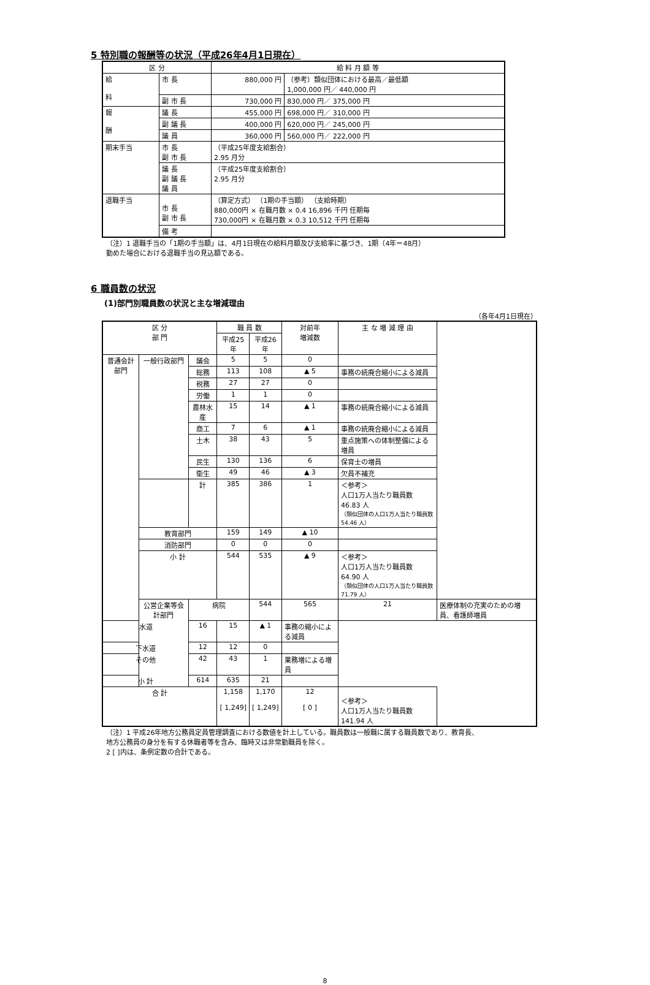5 特別職の報酬等の状況（平成26年4月1日現在）
| 区 分 | | 給 料 月 額 等 | |
| --- | --- | --- | --- |
| 給 料 | 市 長 | 880,000 円 | （参考）類似団体における最高／最低額 1,000,000 円／ 440,000 円 |
| | 副 市 長 | 730,000 円 | 830,000 円／ 375,000 円 |
| 報 酬 | 議 長 | 455,000 円 | 698,000 円／ 310,000 円 |
| | 副 議 長 | 400,000 円 | 620,000 円／ 245,000 円 |
| | 議 員 | 360,000 円 | 560,000 円／ 222,000 円 |
| 期末手当 | 市 長 副 市 長 | （平成25年度支給割合） 2.95 月分 | |
| | 議 長 副 議 長 議 員 | （平成25年度支給割合） 2.95 月分 | |
| 退職手当 | 市 長 副 市 長 | （算定方式） （1期の手当額） （支給時期） 880,000円 × 在職月数 × 0.4 16,896 千円 任期毎 730,000円 × 在職月数 × 0.3 10,512 千円 任期毎 | |
| | 備 考 | | |
（注）1 退職手当の「1期の手当額」は、4月1日現在の給料月額及び支給率に基づき、1期（4年＝48月）
勤めた場合における退職手当の見込額である。
6 職員数の状況
(1)部門別職員数の状況と主な増減理由
（各年4月1日現在）
| 区 分 部 門 | | | 職 員 数 | | 対前年 増減数 | 主 な 増 減 理 由 | |
| --- | --- | --- | --- | --- | --- | --- | --- |
| | | | 平成25年 | 平成26年 | | | |
| 普通会計部門 | 一般行政部門 | 議会 | 5 | 5 | 0 | | |
| | | 総務 | 113 | 108 | ▲ 5 | 事務の統廃合縮小による減員 | |
| | | 税務 | 27 | 27 | 0 | | |
| | | 労働 | 1 | 1 | 0 | | |
| | | 農林水産 | 15 | 14 | ▲ 1 | 事務の統廃合縮小による減員 | |
| | | 商工 | 7 | 6 | ▲ 1 | 事務の統廃合縮小による減員 | |
| | | 土木 | 38 | 43 | 5 | 重点施策への体制整備による増員 | |
| | | 民生 | 130 | 136 | 6 | 保育士の増員 | |
| | | 衛生 | 49 | 46 | ▲ 3 | 欠員不補充 | |
| | | 計 | 385 | 386 | 1 | ＜参考＞ 人口1万人当たり職員数 46.83 人 （類似団体の人口1万人当たり職員数 54.46 人） | |
| | 教育部門 | | 159 | 149 | ▲ 10 | | |
| | 消防部門 | | 0 | 0 | 0 | | |
| | 小 計 | | 544 | 535 | ▲ 9 | ＜参考＞ 人口1万人当たり職員数 64.90 人 （類似団体の人口1万人当たり職員数 71.79 人） | |
| | 公営企業等会計部門 | 病院 | | 544 | 565 | 21 | 医療体制の充実のための増員、看護師増員 |
| 水道 | | 16 | 15 | ▲ 1 | 事務の縮小による減員 | | |
| 下水道 | | 12 | 12 | 0 | | | |
| その他 | | 42 | 43 | 1 | 業務増による増員 | | |
| 小 計 | | 614 | 635 | 21 | | | |
| 合 計 | | | 1,158 [ 1,249] | 1,170 [ 1,249] | 12 [ 0 ] | ＜参考＞ 人口1万人当たり職員数 141.94 人 | |
（注）1 平成26年地方公務員定員管理調査における数値を計上している。職員数は一般職に属する職員数であり、教育長、
地方公務員の身分を有する休職者等を含み、臨時又は非常勤職員を除く。
2 [ ]内は、条例定数の合計である。
8